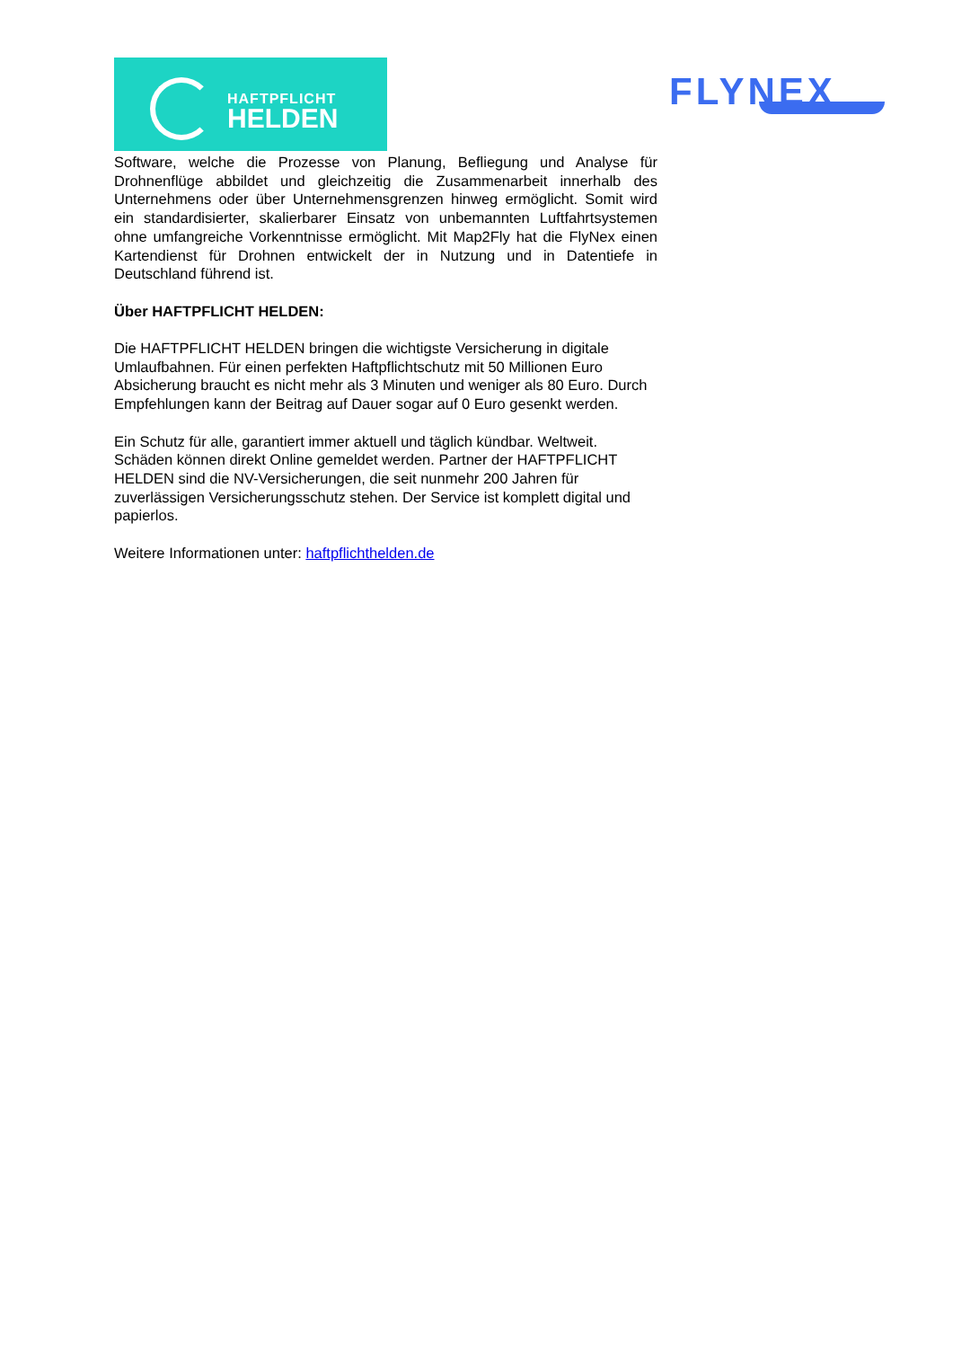HAFTPFLICHT
HELDEN
FLYNEX
Software, welche die Prozesse von Planung, Befliegung und Analyse für Drohnenflüge abbildet und gleichzeitig die Zusammenarbeit innerhalb des Unternehmens oder über Unternehmensgrenzen hinweg ermöglicht. Somit wird ein standardisierter, skalierbarer Einsatz von unbemannten Luftfahrtsystemen ohne umfangreiche Vorkenntnisse ermöglicht. Mit Map2Fly hat die FlyNex einen Kartendienst für Drohnen entwickelt der in Nutzung und in Datentiefe in Deutschland führend ist.
Über HAFTPFLICHT HELDEN:
Die HAFTPFLICHT HELDEN bringen die wichtigste Versicherung in digitale Umlaufbahnen. Für einen perfekten Haftpflichtschutz mit 50 Millionen Euro Absicherung braucht es nicht mehr als 3 Minuten und weniger als 80 Euro. Durch Empfehlungen kann der Beitrag auf Dauer sogar auf 0 Euro gesenkt werden.
Ein Schutz für alle, garantiert immer aktuell und täglich kündbar. Weltweit. Schäden können direkt Online gemeldet werden. Partner der HAFTPFLICHT HELDEN sind die NV-Versicherungen, die seit nunmehr 200 Jahren für zuverlässigen Versicherungsschutz stehen. Der Service ist komplett digital und papierlos.
Weitere Informationen unter: haftpflichthelden.de